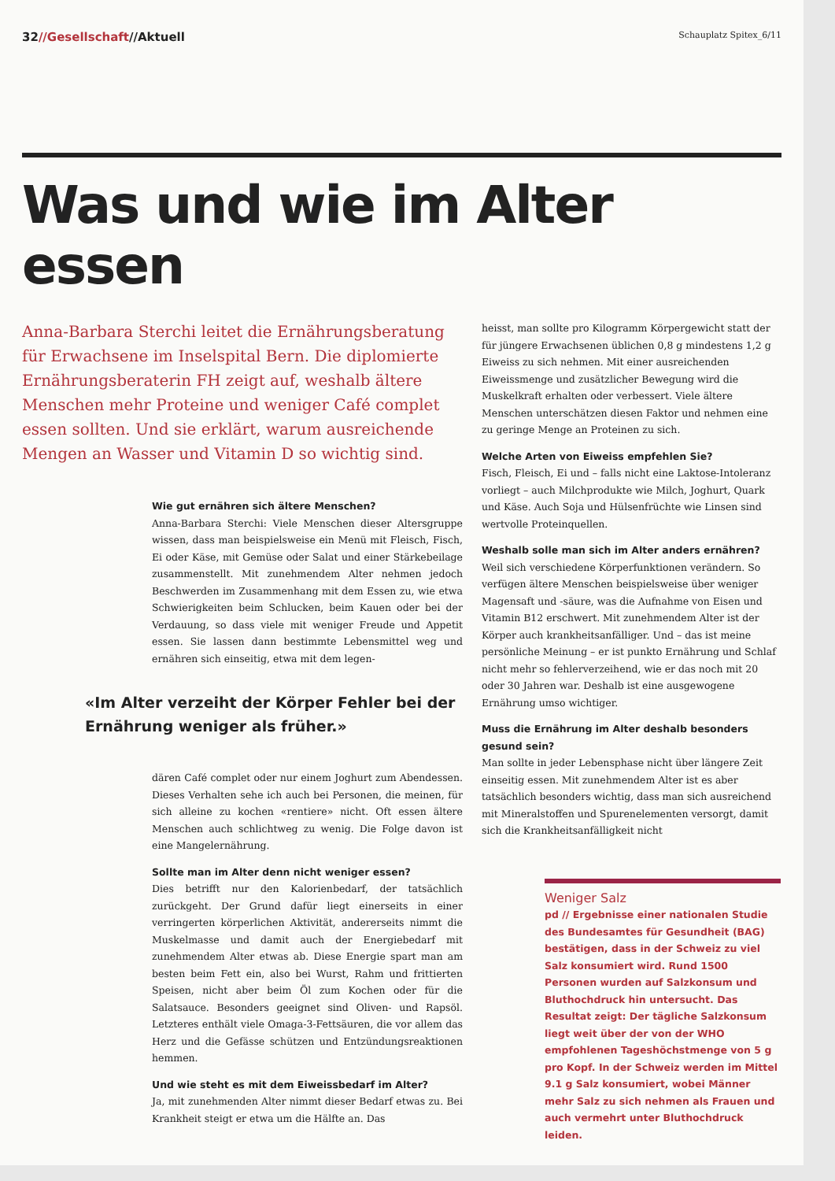32//Gesellschaft//Aktuell
Schauplatz Spitex_6/11
Was und wie im Alter essen
Anna-Barbara Sterchi leitet die Ernährungsberatung für Erwachsene im Inselspital Bern. Die diplomierte Ernährungsberaterin FH zeigt auf, weshalb ältere Menschen mehr Proteine und weniger Café complet essen sollten. Und sie erklärt, warum ausreichende Mengen an Wasser und Vitamin D so wichtig sind.
Wie gut ernähren sich ältere Menschen?
Anna-Barbara Sterchi: Viele Menschen dieser Altersgruppe wissen, dass man beispielsweise ein Menü mit Fleisch, Fisch, Ei oder Käse, mit Gemüse oder Salat und einer Stärkebeilage zusammenstellt. Mit zunehmendem Alter nehmen jedoch Beschwerden im Zusammenhang mit dem Essen zu, wie etwa Schwierigkeiten beim Schlucken, beim Kauen oder bei der Verdauung, so dass viele mit weniger Freude und Appetit essen. Sie lassen dann bestimmte Lebensmittel weg und ernähren sich einseitig, etwa mit dem legen-
«Im Alter verzeiht der Körper Fehler bei der Ernährung weniger als früher.»
dären Café complet oder nur einem Joghurt zum Abendessen. Dieses Verhalten sehe ich auch bei Personen, die meinen, für sich alleine zu kochen «rentiere» nicht. Oft essen ältere Menschen auch schlichtweg zu wenig. Die Folge davon ist eine Mangelernährung.
Sollte man im Alter denn nicht weniger essen?
Dies betrifft nur den Kalorienbedarf, der tatsächlich zurückgeht. Der Grund dafür liegt einerseits in einer verringerten körperlichen Aktivität, andererseits nimmt die Muskelmasse und damit auch der Energiebedarf mit zunehmendem Alter etwas ab. Diese Energie spart man am besten beim Fett ein, also bei Wurst, Rahm und frittierten Speisen, nicht aber beim Öl zum Kochen oder für die Salatsauce. Besonders geeignet sind Oliven- und Rapsöl. Letzteres enthält viele Omaga-3-Fettsäuren, die vor allem das Herz und die Gefässe schützen und Entzündungsreaktionen hemmen.
Und wie steht es mit dem Eiweissbedarf im Alter?
Ja, mit zunehmenden Alter nimmt dieser Bedarf etwas zu. Bei Krankheit steigt er etwa um die Hälfte an. Das
heisst, man sollte pro Kilogramm Körpergewicht statt der für jüngere Erwachsenen üblichen 0,8 g mindestens 1,2 g Eiweiss zu sich nehmen. Mit einer ausreichenden Eiweissmenge und zusätzlicher Bewegung wird die Muskelkraft erhalten oder verbessert. Viele ältere Menschen unterschätzen diesen Faktor und nehmen eine zu geringe Menge an Proteinen zu sich.
Welche Arten von Eiweiss empfehlen Sie?
Fisch, Fleisch, Ei und – falls nicht eine Laktose-Intoleranz vorliegt – auch Milchprodukte wie Milch, Joghurt, Quark und Käse. Auch Soja und Hülsenfrüchte wie Linsen sind wertvolle Proteinquellen.
Weshalb solle man sich im Alter anders ernähren?
Weil sich verschiedene Körperfunktionen verändern. So verfügen ältere Menschen beispielsweise über weniger Magensaft und -säure, was die Aufnahme von Eisen und Vitamin B12 erschwert. Mit zunehmendem Alter ist der Körper auch krankheitsanfälliger. Und – das ist meine persönliche Meinung – er ist punkto Ernährung und Schlaf nicht mehr so fehlerverzeihend, wie er das noch mit 20 oder 30 Jahren war. Deshalb ist eine ausgewogene Ernährung umso wichtiger.
Muss die Ernährung im Alter deshalb besonders gesund sein?
Man sollte in jeder Lebensphase nicht über längere Zeit einseitig essen. Mit zunehmendem Alter ist es aber tatsächlich besonders wichtig, dass man sich ausreichend mit Mineralstoffen und Spurenelementen versorgt, damit sich die Krankheitsanfälligkeit nicht
Weniger Salz
pd // Ergebnisse einer nationalen Studie des Bundesamtes für Gesundheit (BAG) bestätigen, dass in der Schweiz zu viel Salz konsumiert wird. Rund 1500 Personen wurden auf Salzkonsum und Bluthochdruck hin untersucht. Das Resultat zeigt: Der tägliche Salzkonsum liegt weit über der von der WHO empfohlenen Tageshöchstmenge von 5 g pro Kopf. In der Schweiz werden im Mittel 9.1 g Salz konsumiert, wobei Männer mehr Salz zu sich nehmen als Frauen und auch vermehrt unter Bluthochdruck leiden.